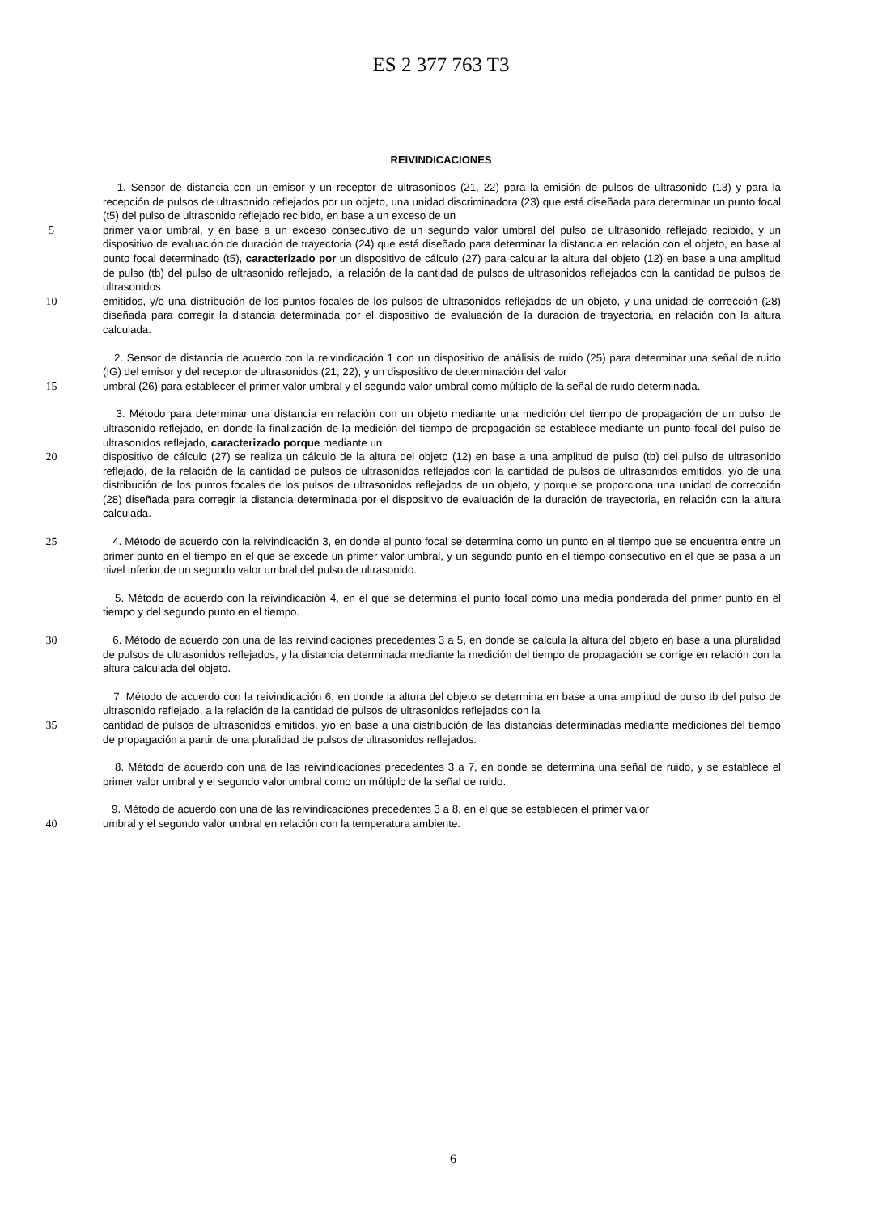ES 2 377 763 T3
REIVINDICACIONES
1. Sensor de distancia con un emisor y un receptor de ultrasonidos (21, 22) para la emisión de pulsos de ultrasonido (13) y para la recepción de pulsos de ultrasonido reflejados por un objeto, una unidad discriminadora (23) que está diseñada para determinar un punto focal (t5) del pulso de ultrasonido reflejado recibido, en base a un exceso de un
5 primer valor umbral, y en base a un exceso consecutivo de un segundo valor umbral del pulso de ultrasonido reflejado recibido, y un dispositivo de evaluación de duración de trayectoria (24) que está diseñado para determinar la distancia en relación con el objeto, en base al punto focal determinado (t5), caracterizado por un dispositivo de cálculo (27) para calcular la altura del objeto (12) en base a una amplitud de pulso (tb) del pulso de ultrasonido reflejado, la relación de la cantidad de pulsos de ultrasonidos reflejados con la cantidad de pulsos de ultrasonidos
10 emitidos, y/o una distribución de los puntos focales de los pulsos de ultrasonidos reflejados de un objeto, y una unidad de corrección (28) diseñada para corregir la distancia determinada por el dispositivo de evaluación de la duración de trayectoria, en relación con la altura calculada.
2. Sensor de distancia de acuerdo con la reivindicación 1 con un dispositivo de análisis de ruido (25) para determinar una señal de ruido (IG) del emisor y del receptor de ultrasonidos (21, 22), y un dispositivo de determinación del valor
15 umbral (26) para establecer el primer valor umbral y el segundo valor umbral como múltiplo de la señal de ruido determinada.
3. Método para determinar una distancia en relación con un objeto mediante una medición del tiempo de propagación de un pulso de ultrasonido reflejado, en donde la finalización de la medición del tiempo de propagación se establece mediante un punto focal del pulso de ultrasonidos reflejado, caracterizado porque mediante un
20 dispositivo de cálculo (27) se realiza un cálculo de la altura del objeto (12) en base a una amplitud de pulso (tb) del pulso de ultrasonido reflejado, de la relación de la cantidad de pulsos de ultrasonidos reflejados con la cantidad de pulsos de ultrasonidos emitidos, y/o de una distribución de los puntos focales de los pulsos de ultrasonidos reflejados de un objeto, y porque se proporciona una unidad de corrección (28) diseñada para corregir la distancia determinada por el dispositivo de evaluación de la duración de trayectoria, en relación con la altura calculada.
25 4. Método de acuerdo con la reivindicación 3, en donde el punto focal se determina como un punto en el tiempo que se encuentra entre un primer punto en el tiempo en el que se excede un primer valor umbral, y un segundo punto en el tiempo consecutivo en el que se pasa a un nivel inferior de un segundo valor umbral del pulso de ultrasonido.
5. Método de acuerdo con la reivindicación 4, en el que se determina el punto focal como una media ponderada del primer punto en el tiempo y del segundo punto en el tiempo.
30 6. Método de acuerdo con una de las reivindicaciones precedentes 3 a 5, en donde se calcula la altura del objeto en base a una pluralidad de pulsos de ultrasonidos reflejados, y la distancia determinada mediante la medición del tiempo de propagación se corrige en relación con la altura calculada del objeto.
7. Método de acuerdo con la reivindicación 6, en donde la altura del objeto se determina en base a una amplitud de pulso tb del pulso de ultrasonido reflejado, a la relación de la cantidad de pulsos de ultrasonidos reflejados con la
35 cantidad de pulsos de ultrasonidos emitidos, y/o en base a una distribución de las distancias determinadas mediante mediciones del tiempo de propagación a partir de una pluralidad de pulsos de ultrasonidos reflejados.
8. Método de acuerdo con una de las reivindicaciones precedentes 3 a 7, en donde se determina una señal de ruido, y se establece el primer valor umbral y el segundo valor umbral como un múltiplo de la señal de ruido.
9. Método de acuerdo con una de las reivindicaciones precedentes 3 a 8, en el que se establecen el primer valor
40 umbral y el segundo valor umbral en relación con la temperatura ambiente.
6